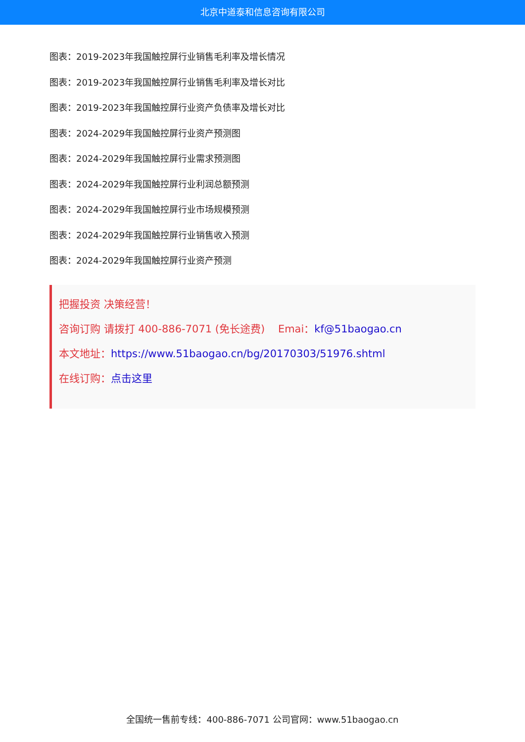北京中道泰和信息咨询有限公司
图表：2019-2023年我国触控屏行业销售毛利率及增长情况
图表：2019-2023年我国触控屏行业销售毛利率及增长对比
图表：2019-2023年我国触控屏行业资产负债率及增长对比
图表：2024-2029年我国触控屏行业资产预测图
图表：2024-2029年我国触控屏行业需求预测图
图表：2024-2029年我国触控屏行业利润总额预测
图表：2024-2029年我国触控屏行业市场规模预测
图表：2024-2029年我国触控屏行业销售收入预测
图表：2024-2029年我国触控屏行业资产预测
把握投资 决策经营！
咨询订购 请拨打 400-886-7071 (免长途费) Emai：kf@51baogao.cn
本文地址：https://www.51baogao.cn/bg/20170303/51976.shtml
在线订购：点击这里
全国统一售前专线：400-886-7071 公司官网：www.51baogao.cn